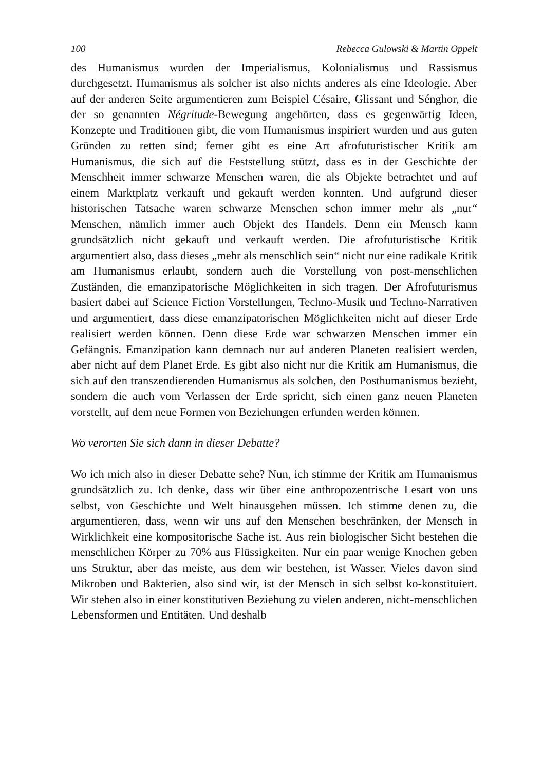100 Rebecca Gulowski & Martin Oppelt
des Humanismus wurden der Imperialismus, Kolonialismus und Rassismus durchgesetzt. Humanismus als solcher ist also nichts anderes als eine Ideologie. Aber auf der anderen Seite argumentieren zum Beispiel Césaire, Glissant und Sénghor, die der so genannten Négritude-Bewegung angehörten, dass es gegenwärtig Ideen, Konzepte und Traditionen gibt, die vom Humanismus inspiriert wurden und aus guten Gründen zu retten sind; ferner gibt es eine Art afrofuturistischer Kritik am Humanismus, die sich auf die Feststellung stützt, dass es in der Geschichte der Menschheit immer schwarze Menschen waren, die als Objekte betrachtet und auf einem Marktplatz verkauft und gekauft werden konnten. Und aufgrund dieser historischen Tatsache waren schwarze Menschen schon immer mehr als „nur“ Menschen, nämlich immer auch Objekt des Handels. Denn ein Mensch kann grundsätzlich nicht gekauft und verkauft werden. Die afrofuturistische Kritik argumentiert also, dass dieses „mehr als menschlich sein“ nicht nur eine radikale Kritik am Humanismus erlaubt, sondern auch die Vorstellung von post-menschlichen Zuständen, die emanzipatorische Möglichkeiten in sich tragen. Der Afrofuturismus basiert dabei auf Science Fiction Vorstellungen, Techno-Musik und Techno-Narrativen und argumentiert, dass diese emanzipatorischen Möglichkeiten nicht auf dieser Erde realisiert werden können. Denn diese Erde war schwarzen Menschen immer ein Gefängnis. Emanzipation kann demnach nur auf anderen Planeten realisiert werden, aber nicht auf dem Planet Erde. Es gibt also nicht nur die Kritik am Humanismus, die sich auf den transzendierenden Humanismus als solchen, den Posthumanismus bezieht, sondern die auch vom Verlassen der Erde spricht, sich einen ganz neuen Planeten vorstellt, auf dem neue Formen von Beziehungen erfunden werden können.
Wo verorten Sie sich dann in dieser Debatte?
Wo ich mich also in dieser Debatte sehe? Nun, ich stimme der Kritik am Humanismus grundsätzlich zu. Ich denke, dass wir über eine anthropozentrische Lesart von uns selbst, von Geschichte und Welt hinausgehen müssen. Ich stimme denen zu, die argumentieren, dass, wenn wir uns auf den Menschen beschränken, der Mensch in Wirklichkeit eine kompositorische Sache ist. Aus rein biologischer Sicht bestehen die menschlichen Körper zu 70% aus Flüssigkeiten. Nur ein paar wenige Knochen geben uns Struktur, aber das meiste, aus dem wir bestehen, ist Wasser. Vieles davon sind Mikroben und Bakterien, also sind wir, ist der Mensch in sich selbst ko-konstituiert. Wir stehen also in einer konstitutiven Beziehung zu vielen anderen, nicht-menschlichen Lebensformen und Entitäten. Und deshalb